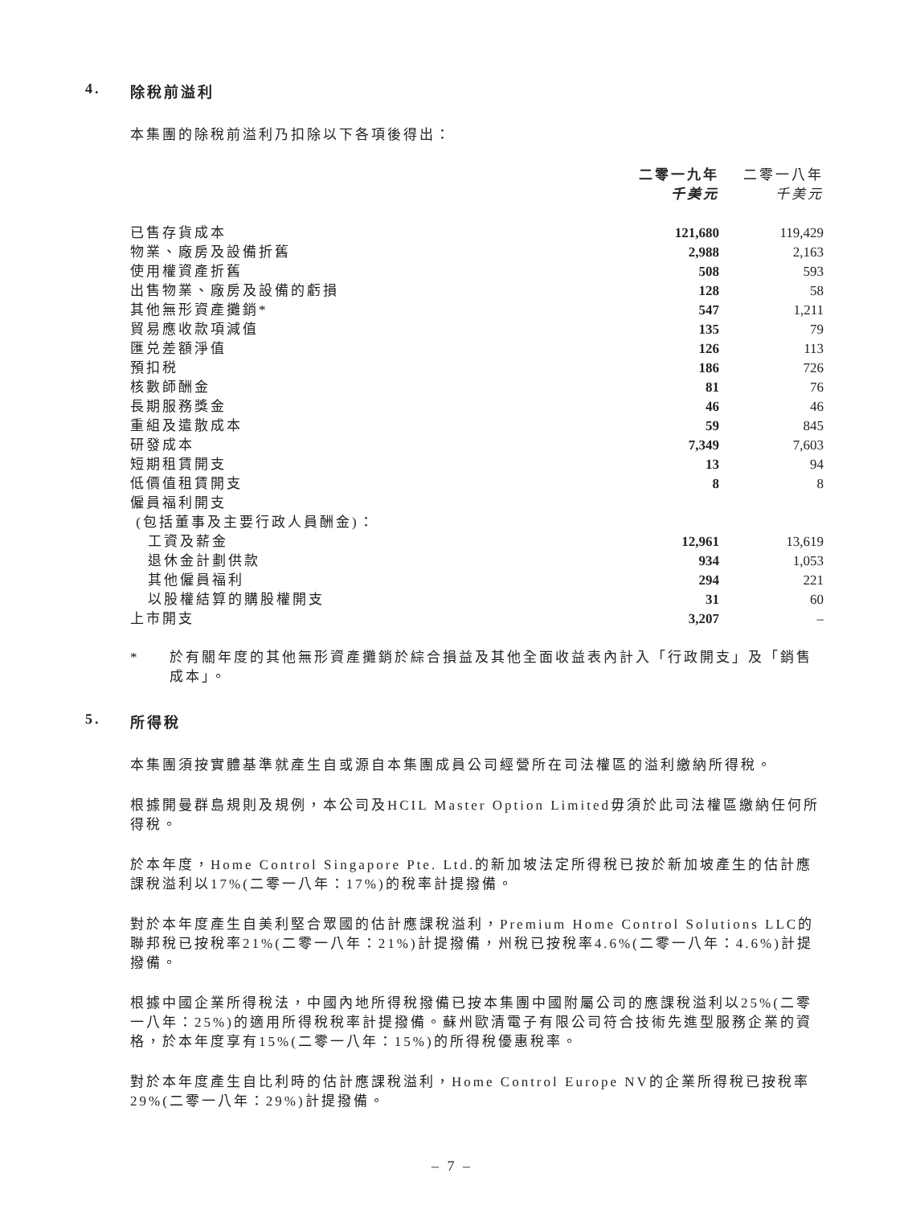4. 除稅前溢利
本集團的除稅前溢利乃扣除以下各項後得出：
| | 二零一九年 千美元 | 二零一八年 千美元 |
| --- | --- | --- |
| 已售存貨成本 | 121,680 | 119,429 |
| 物業、廠房及設備折舊 | 2,988 | 2,163 |
| 使用權資產折舊 | 508 | 593 |
| 出售物業、廠房及設備的虧損 | 128 | 58 |
| 其他無形資產攤銷* | 547 | 1,211 |
| 貿易應收款項減值 | 135 | 79 |
| 匯兑差額淨值 | 126 | 113 |
| 預扣税 | 186 | 726 |
| 核數師酬金 | 81 | 76 |
| 長期服務獎金 | 46 | 46 |
| 重組及遣散成本 | 59 | 845 |
| 研發成本 | 7,349 | 7,603 |
| 短期租賃開支 | 13 | 94 |
| 低價值租賃開支 | 8 | 8 |
| 僱員福利開支 (包括董事及主要行政人員酬金)： | | |
| 工資及薪金 | 12,961 | 13,619 |
| 退休金計劃供款 | 934 | 1,053 |
| 其他僱員福利 | 294 | 221 |
| 以股權結算的購股權開支 | 31 | 60 |
| 上市開支 | 3,207 | – |
* 於有關年度的其他無形資產攤銷於綜合損益及其他全面收益表內計入「行政開支」及「銷售成本」。
5. 所得稅
本集團須按實體基準就產生自或源自本集團成員公司經營所在司法權區的溢利繳納所得稅。
根據開曼群島規則及規例，本公司及HCIL Master Option Limited毋須於此司法權區繳納任何所得稅。
於本年度，Home Control Singapore Pte. Ltd.的新加坡法定所得稅已按於新加坡產生的估計應課稅溢利以17%(二零一八年：17%)的稅率計提撥備。
對於本年度產生自美利堅合眾國的估計應課稅溢利，Premium Home Control Solutions LLC的聯邦稅已按稅率21%(二零一八年：21%)計提撥備，州稅已按稅率4.6%(二零一八年：4.6%)計提撥備。
根據中國企業所得稅法，中國內地所得稅撥備已按本集團中國附屬公司的應課稅溢利以25%(二零一八年：25%)的適用所得稅稅率計提撥備。蘇州歐清電子有限公司符合技術先進型服務企業的資格，於本年度享有15%(二零一八年：15%)的所得稅優惠稅率。
對於本年度產生自比利時的估計應課稅溢利，Home Control Europe NV的企業所得稅已按稅率29%(二零一八年：29%)計提撥備。
– 7 –